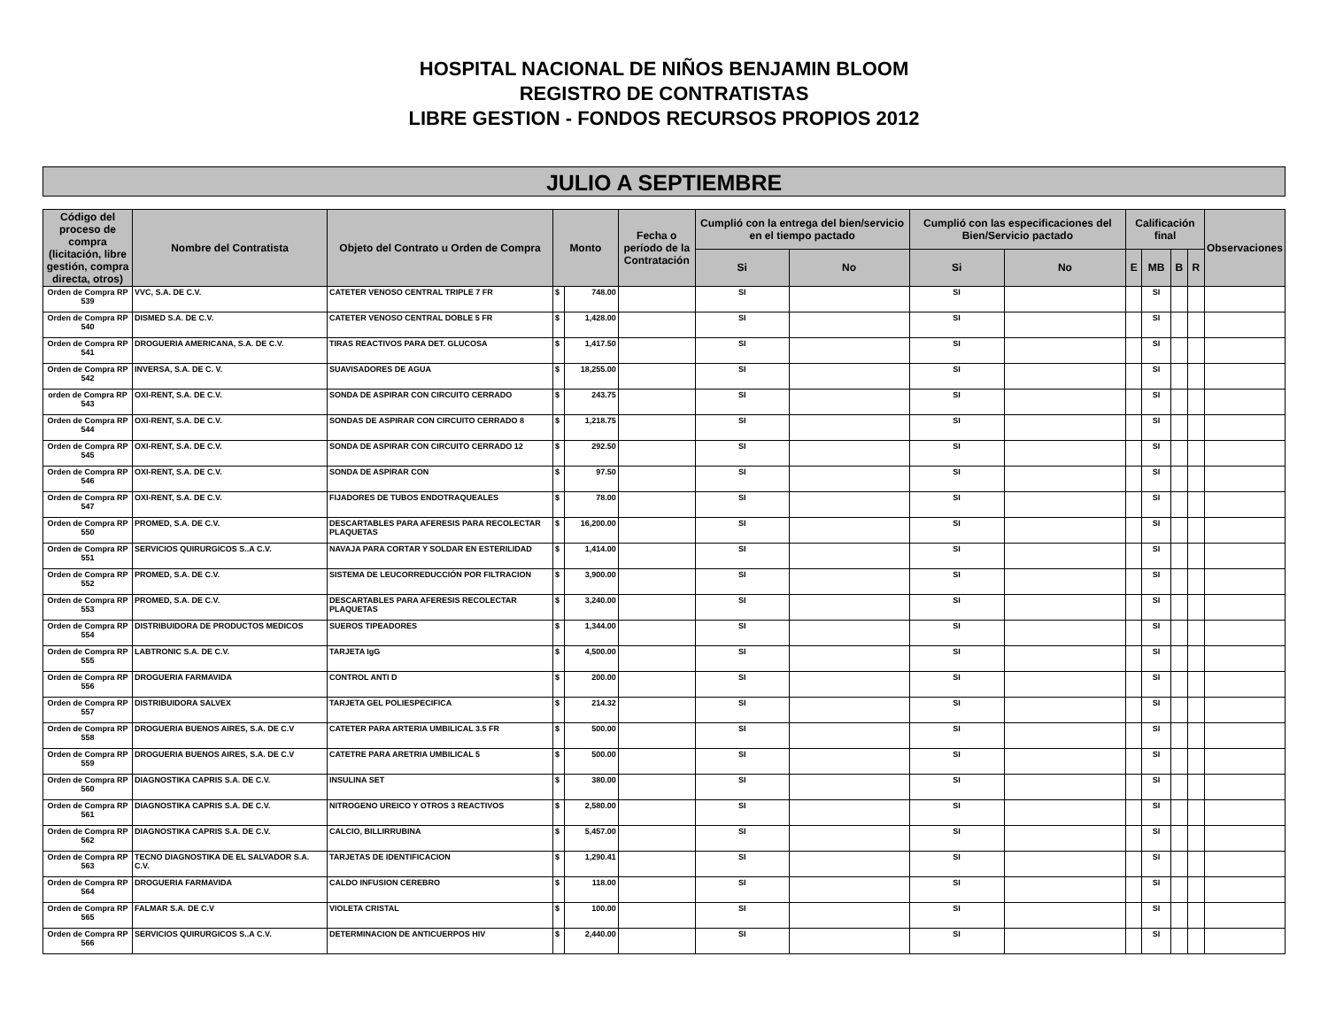HOSPITAL NACIONAL DE NIÑOS BENJAMIN BLOOM
REGISTRO DE CONTRATISTAS
LIBRE GESTION - FONDOS RECURSOS PROPIOS 2012
JULIO A SEPTIEMBRE
| Código del proceso de compra (licitación, libre gestión, compra directa, otros) | Nombre del Contratista | Objeto del Contrato u Orden de Compra | Monto | | Fecha o período de la Contratación | Cumplió con la entrega del bien/servicio en el tiempo pactado | | Cumplió con las especificaciones del Bien/Servicio pactado | | Calificación final | | | | Observaciones |
| --- | --- | --- | --- | --- | --- | --- | --- | --- | --- | --- | --- | --- | --- | --- |
| | | | | | | Si | No | Si | No | E | MB | B | R | |
| Orden de Compra RP 539 | VVC, S.A. DE C.V. | CATETER VENOSO CENTRAL TRIPLE 7 FR | $ | 748.00 | | SI | | SI | | | SI | | | |
| Orden de Compra RP 540 | DISMED S.A. DE C.V. | CATETER VENOSO CENTRAL DOBLE 5 FR | $ | 1,428.00 | | SI | | SI | | | SI | | | |
| Orden de Compra RP 541 | DROGUERIA AMERICANA, S.A. DE C.V. | TIRAS REACTIVOS PARA DET. GLUCOSA | $ | 1,417.50 | | SI | | SI | | | SI | | | |
| Orden de Compra RP 542 | INVERSA, S.A. DE C. V. | SUAVISADORES DE AGUA | $ | 18,255.00 | | SI | | SI | | | SI | | | |
| orden de Compra RP 543 | OXI-RENT, S.A. DE C.V. | SONDA DE ASPIRAR CON CIRCUITO CERRADO | $ | 243.75 | | SI | | SI | | | SI | | | |
| Orden de Compra RP 544 | OXI-RENT, S.A. DE C.V. | SONDAS DE ASPIRAR CON CIRCUITO CERRADO 8 | $ | 1,218.75 | | SI | | SI | | | SI | | | |
| Orden de Compra RP 545 | OXI-RENT, S.A. DE C.V. | SONDA DE ASPIRAR CON CIRCUITO CERRADO 12 | $ | 292.50 | | SI | | SI | | | SI | | | |
| Orden de Compra RP 546 | OXI-RENT, S.A. DE C.V. | SONDA DE ASPIRAR CON | $ | 97.50 | | SI | | SI | | | SI | | | |
| Orden de Compra RP 547 | OXI-RENT, S.A. DE C.V. | FIJADORES DE TUBOS ENDOTRAQUEALES | $ | 78.00 | | SI | | SI | | | SI | | | |
| Orden de Compra RP 550 | PROMED, S.A. DE C.V. | DESCARTABLES PARA AFERESIS PARA RECOLECTAR PLAQUETAS | $ | 16,200.00 | | SI | | SI | | | SI | | | |
| Orden de Compra RP 551 | SERVICIOS QUIRURGICOS S..A C.V. | NAVAJA PARA CORTAR Y SOLDAR EN ESTERILIDAD | $ | 1,414.00 | | SI | | SI | | | SI | | | |
| Orden de Compra RP 552 | PROMED, S.A. DE C.V. | SISTEMA DE LEUCORREDUCCIÓN POR FILTRACION | $ | 3,900.00 | | SI | | SI | | | SI | | | |
| Orden de Compra RP 553 | PROMED, S.A. DE C.V. | DESCARTABLES PARA AFERESIS RECOLECTAR PLAQUETAS | $ | 3,240.00 | | SI | | SI | | | SI | | | |
| Orden de Compra RP 554 | DISTRIBUIDORA DE PRODUCTOS MEDICOS | SUEROS TIPEADORES | $ | 1,344.00 | | SI | | SI | | | SI | | | |
| Orden de Compra RP 555 | LABTRONIC S.A. DE C.V. | TARJETA IgG | $ | 4,500.00 | | SI | | SI | | | SI | | | |
| Orden de Compra RP 556 | DROGUERIA FARMAVIDA | CONTROL ANTI D | $ | 200.00 | | SI | | SI | | | SI | | | |
| Orden de Compra RP 557 | DISTRIBUIDORA SALVEX | TARJETA GEL POLIESPECIFICA | $ | 214.32 | | SI | | SI | | | SI | | | |
| Orden de Compra RP 558 | DROGUERIA BUENOS AIRES, S.A. DE C.V | CATETER PARA ARTERIA UMBILICAL 3.5 FR | $ | 500.00 | | SI | | SI | | | SI | | | |
| Orden de Compra RP 559 | DROGUERIA BUENOS AIRES, S.A. DE C.V | CATETRE PARA ARETRIA UMBILICAL 5 | $ | 500.00 | | SI | | SI | | | SI | | | |
| Orden de Compra RP 560 | DIAGNOSTIKA CAPRIS S.A. DE C.V. | INSULINA SET | $ | 380.00 | | SI | | SI | | | SI | | | |
| Orden de Compra RP 561 | DIAGNOSTIKA CAPRIS S.A. DE C.V. | NITROGENO UREICO Y OTROS 3 REACTIVOS | $ | 2,580.00 | | SI | | SI | | | SI | | | |
| Orden de Compra RP 562 | DIAGNOSTIKA CAPRIS S.A. DE C.V. | CALCIO, BILLIRRUBINA | $ | 5,457.00 | | SI | | SI | | | SI | | | |
| Orden de Compra RP 563 | TECNO DIAGNOSTIKA DE EL SALVADOR S.A. C.V. | TARJETAS DE IDENTIFICACION | $ | 1,290.41 | | SI | | SI | | | SI | | | |
| Orden de Compra RP 564 | DROGUERIA FARMAVIDA | CALDO INFUSION CEREBRO | $ | 118.00 | | SI | | SI | | | SI | | | |
| Orden de Compra RP 565 | FALMAR S.A. DE C.V | VIOLETA CRISTAL | $ | 100.00 | | SI | | SI | | | SI | | | |
| Orden de Compra RP 566 | SERVICIOS QUIRURGICOS S..A C.V. | DETERMINACION DE ANTICUERPOS HIV | $ | 2,440.00 | | SI | | SI | | | SI | | | |